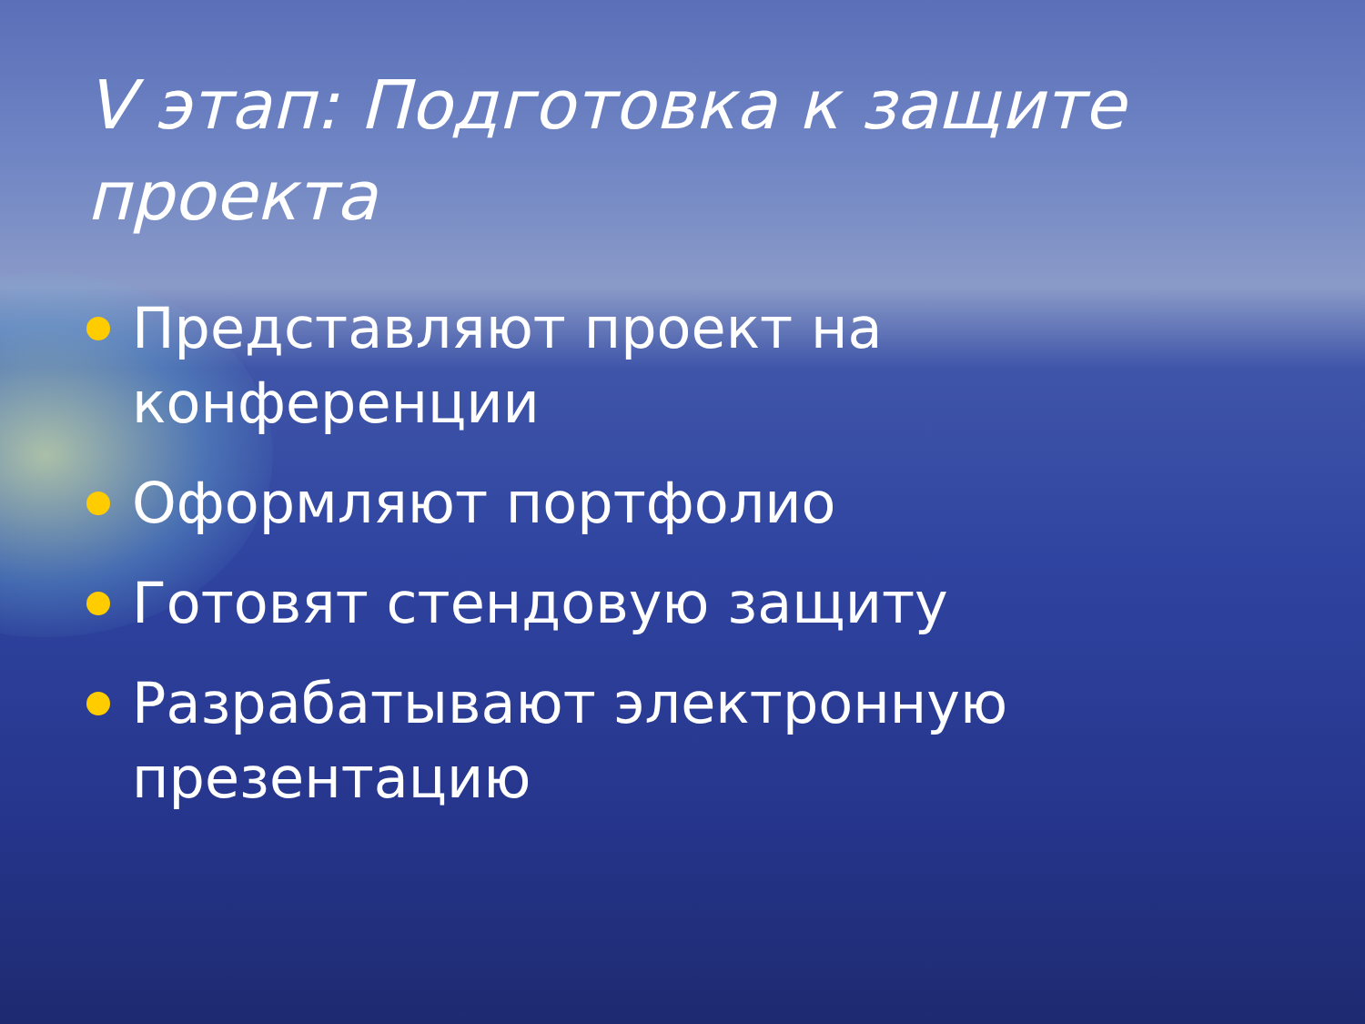V этап: Подготовка к защите проекта
Представляют проект на конференции
Оформляют портфолио
Готовят стендовую защиту
Разрабатывают электронную презентацию